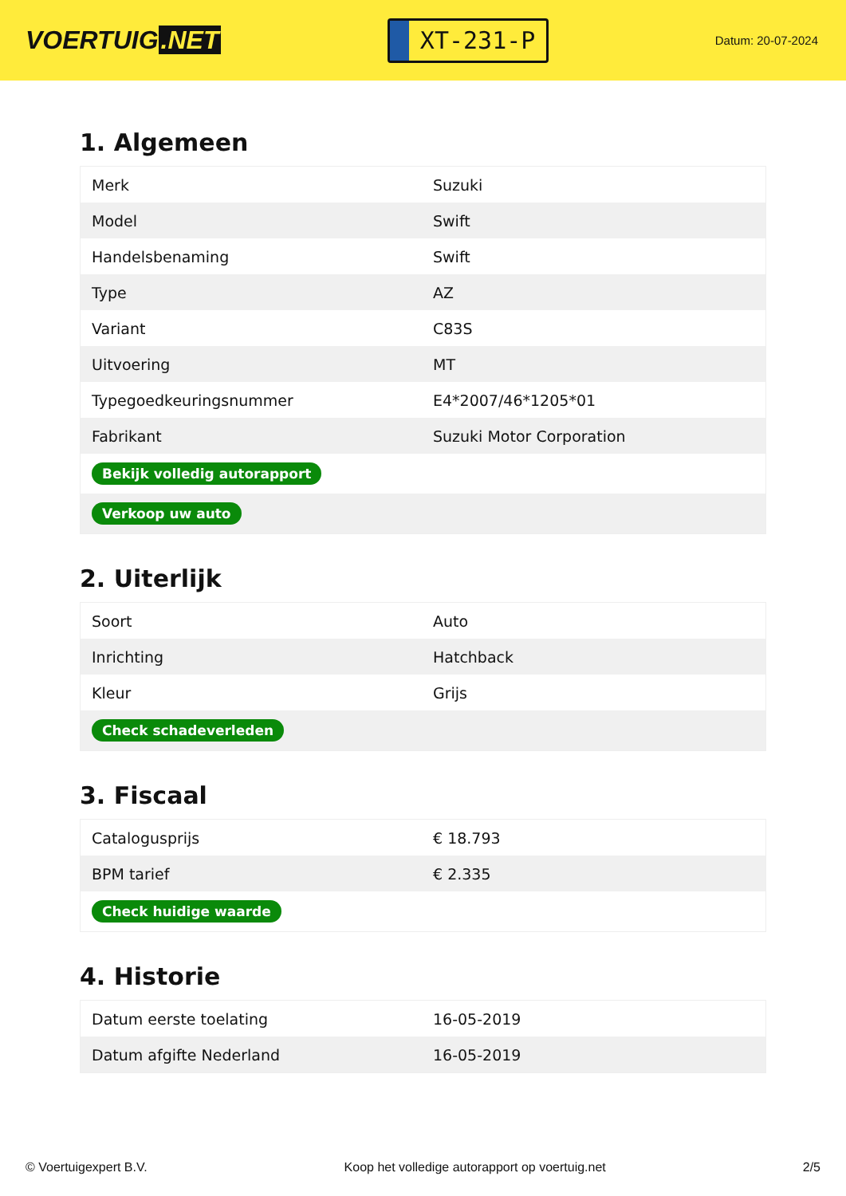VOERTUIG.NET
XT-231-P
Datum: 20-07-2024
1. Algemeen
| Merk | Suzuki |
| Model | Swift |
| Handelsbenaming | Swift |
| Type | AZ |
| Variant | C83S |
| Uitvoering | MT |
| Typegoedkeuringsnummer | E4*2007/46*1205*01 |
| Fabrikant | Suzuki Motor Corporation |
| Bekijk volledig autorapport | |
| Verkoop uw auto | |
2. Uiterlijk
| Soort | Auto |
| Inrichting | Hatchback |
| Kleur | Grijs |
| Check schadeverleden | |
3. Fiscaal
| Catalogusprijs | € 18.793 |
| BPM tarief | € 2.335 |
| Check huidige waarde | |
4. Historie
| Datum eerste toelating | 16-05-2019 |
| Datum afgifte Nederland | 16-05-2019 |
© Voertuigexpert B.V. Koop het volledige autorapport op voertuig.net 2/5